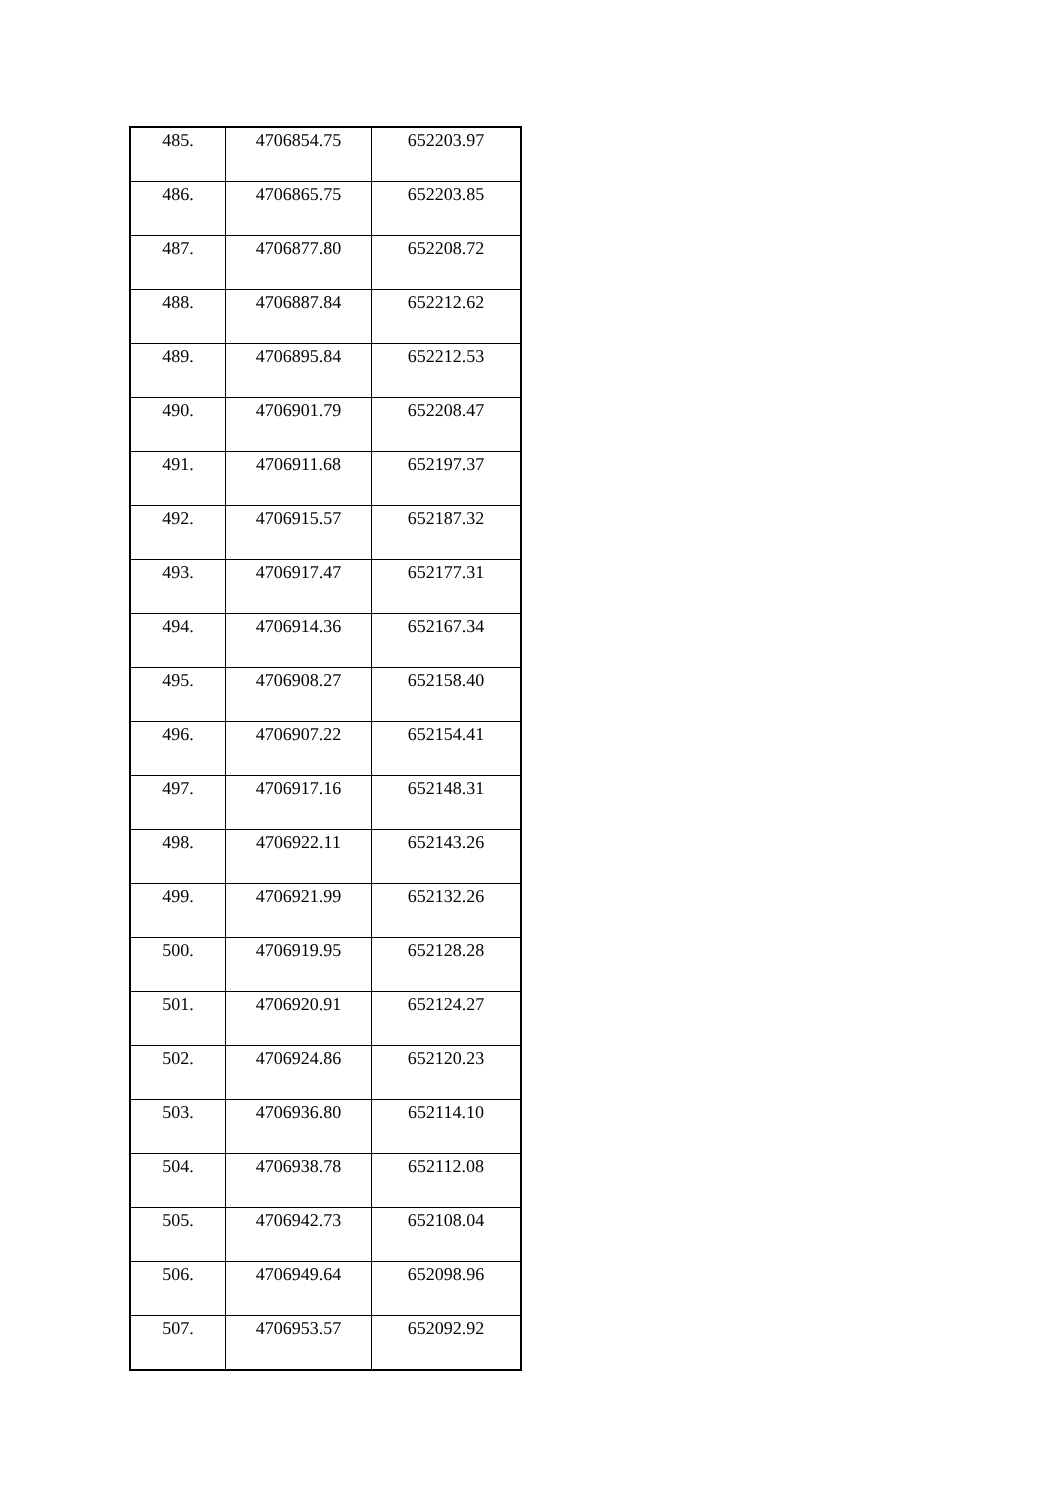| 485. | 4706854.75 | 652203.97 |
| 486. | 4706865.75 | 652203.85 |
| 487. | 4706877.80 | 652208.72 |
| 488. | 4706887.84 | 652212.62 |
| 489. | 4706895.84 | 652212.53 |
| 490. | 4706901.79 | 652208.47 |
| 491. | 4706911.68 | 652197.37 |
| 492. | 4706915.57 | 652187.32 |
| 493. | 4706917.47 | 652177.31 |
| 494. | 4706914.36 | 652167.34 |
| 495. | 4706908.27 | 652158.40 |
| 496. | 4706907.22 | 652154.41 |
| 497. | 4706917.16 | 652148.31 |
| 498. | 4706922.11 | 652143.26 |
| 499. | 4706921.99 | 652132.26 |
| 500. | 4706919.95 | 652128.28 |
| 501. | 4706920.91 | 652124.27 |
| 502. | 4706924.86 | 652120.23 |
| 503. | 4706936.80 | 652114.10 |
| 504. | 4706938.78 | 652112.08 |
| 505. | 4706942.73 | 652108.04 |
| 506. | 4706949.64 | 652098.96 |
| 507. | 4706953.57 | 652092.92 |